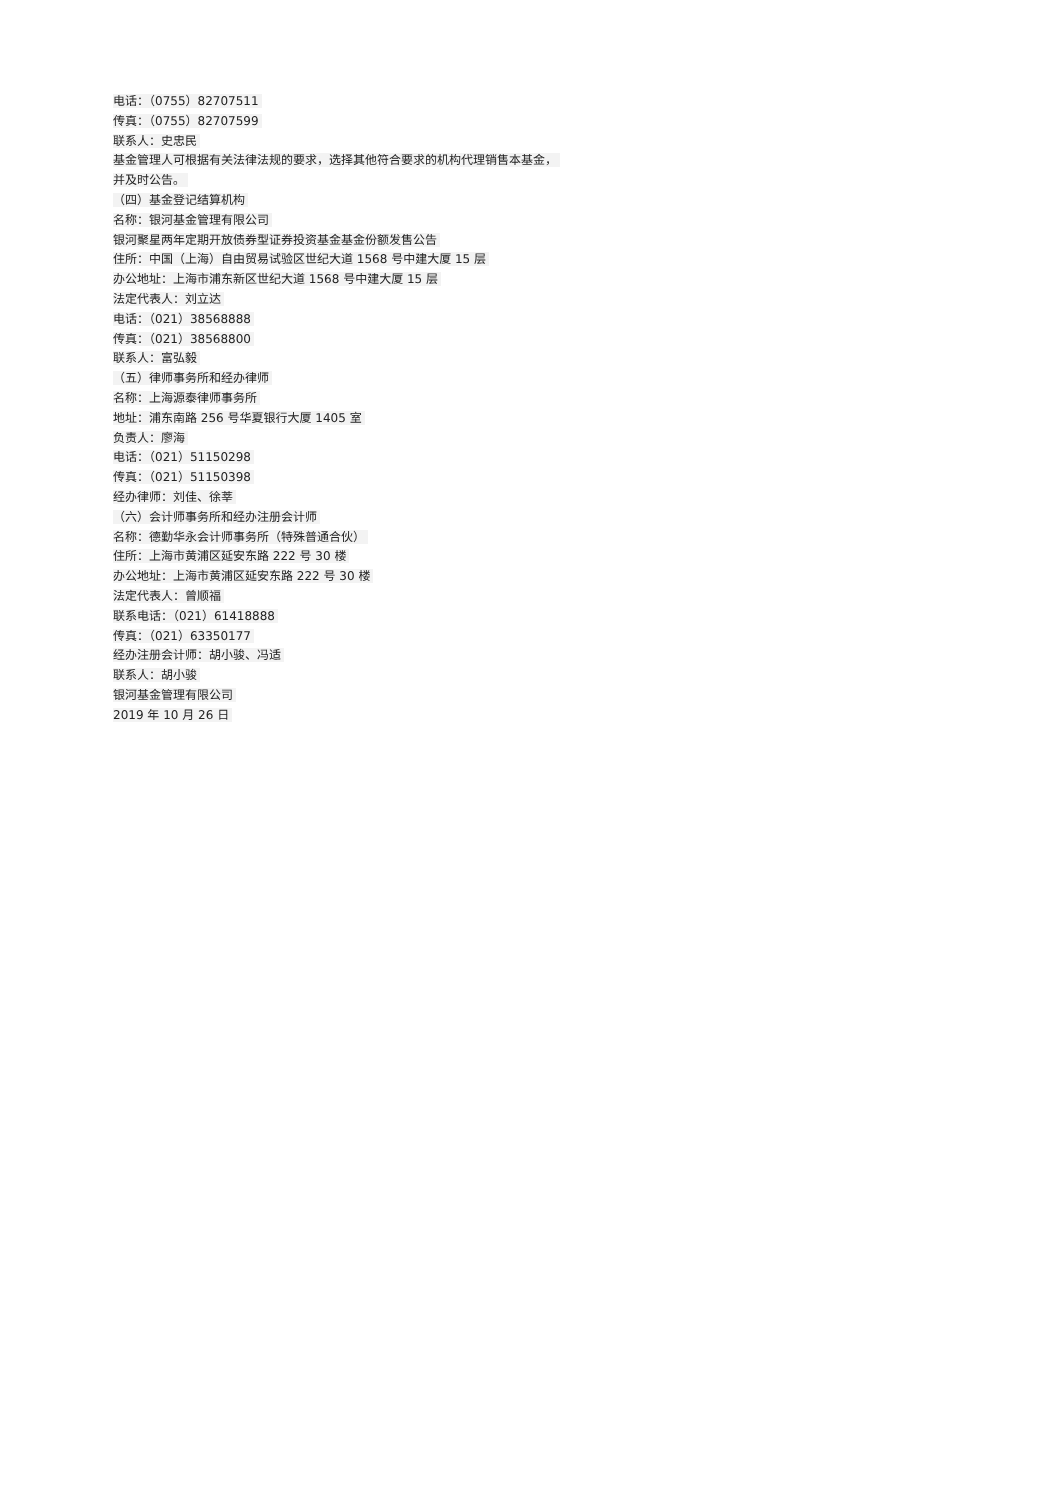电话：（0755）82707511
传真：（0755）82707599
联系人：史忠民
基金管理人可根据有关法律法规的要求，选择其他符合要求的机构代理销售本基金，
并及时公告。
（四）基金登记结算机构
名称：银河基金管理有限公司
银河聚星两年定期开放债券型证券投资基金基金份额发售公告
住所：中国（上海）自由贸易试验区世纪大道 1568 号中建大厦 15 层
办公地址：上海市浦东新区世纪大道 1568 号中建大厦 15 层
法定代表人：刘立达
电话：（021）38568888
传真：（021）38568800
联系人：富弘毅
（五）律师事务所和经办律师
名称：上海源泰律师事务所
地址：浦东南路 256 号华夏银行大厦 1405 室
负责人：廖海
电话：（021）51150298
传真：（021）51150398
经办律师：刘佳、徐莘
（六）会计师事务所和经办注册会计师
名称：德勤华永会计师事务所（特殊普通合伙）
住所：上海市黄浦区延安东路 222 号 30 楼
办公地址：上海市黄浦区延安东路 222 号 30 楼
法定代表人：曾顺福
联系电话：（021）61418888
传真：（021）63350177
经办注册会计师：胡小骏、冯适
联系人：胡小骏
银河基金管理有限公司
2019 年 10 月 26 日